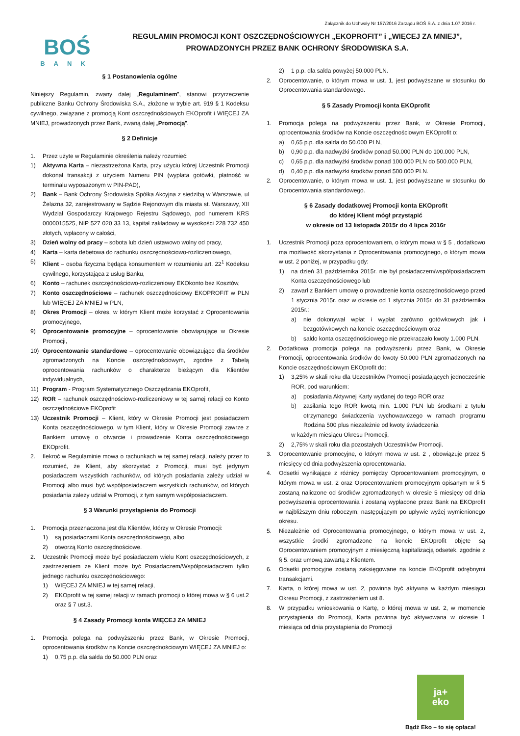Załącznik do Uchwały Nr 157/2016 Zarządu BOŚ S.A. z dnia 1.07.2016 r.
BOŚ
BANK
REGULAMIN PROMOCJI KONT OSZCZĘDNOŚCIOWYCH „EKOPROFIT” i „WIĘCEJ ZA MNIEJ”,
PROWADZONYCH PRZEZ BANK OCHRONY ŚRODOWISKA S.A.
§ 1 Postanowienia ogólne
Niniejszy Regulamin, zwany dalej „Regulaminem”, stanowi przyrzeczenie publiczne Banku Ochrony Środowiska S.A., złożone w trybie art. 919 § 1 Kodeksu cywilnego, związane z promocją Kont oszczędnościowych EKOprofit i WIĘCEJ ZA MNIEJ, prowadzonych przez Bank, zwaną dalej „Promocją”.
§ 2 Definicje
1. Przez użyte w Regulaminie określenia należy rozumieć:
1) Aktywna Karta – niezastrzeżona Karta, przy użyciu której Uczestnik Promocji dokonał transakcji z użyciem Numeru PIN (wypłata gotówki, płatność w terminalu wyposażonym w PIN-PAD),
2) Bank – Bank Ochrony Środowiska Spółka Akcyjna z siedzibą w Warszawie, ul Żelazna 32, zarejestrowany w Sądzie Rejonowym dla miasta st. Warszawy, XII Wydział Gospodarczy Krajowego Rejestru Sądowego, pod numerem KRS 0000015525, NIP 527 020 33 13, kapitał zakładowy w wysokości 228 732 450 złotych, wpłacony w całości,
3) Dzień wolny od pracy – sobota lub dzień ustawowo wolny od pracy,
4) Karta – karta debetowa do rachunku oszczędnościowo-rozliczeniowego,
5) Klient – osoba fizyczna będąca konsumentem w rozumieniu art. 22<sup>1</sup> Kodeksu cywilnego, korzystająca z usług Banku,
6) Konto – rachunek oszczędnościowo-rozliczeniowy EKOkonto bez Kosztów,
7) Konto oszczędnościowe – rachunek oszczędnościowy EKOPROFIT w PLN lub WIĘCEJ ZA MNIEJ w PLN,
8) Okres Promocji – okres, w którym Klient może korzystać z Oprocentowania promocyjnego,
9) Oprocentowanie promocyjne – oprocentowanie obowiązujące w Okresie Promocji,
10) Oprocentowanie standardowe – oprocentowanie obowiązujące dla środków zgromadzonych na Koncie oszczędnościowym, zgodne z Tabelą oprocentowania rachunków o charakterze bieżącym dla Klientów indywidualnych,
11) Program - Program Systematycznego Oszczędzania EKOprofit,
12) ROR – rachunek oszczędnościowo-rozliczeniowy w tej samej relacji co Konto oszczędnościowe EKOprofit
13) Uczestnik Promocji – Klient, który w Okresie Promocji jest posiadaczem Konta oszczędnościowego, w tym Klient, który w Okresie Promocji zawrze z Bankiem umowę o otwarcie i prowadzenie Konta oszczędnościowego EKOprofit.
2. Ilekroć w Regulaminie mowa o rachunkach w tej samej relacji, należy przez to rozumieć, że Klient, aby skorzystać z Promocji, musi być jedynym posiadaczem wszystkich rachunków, od których posiadania zależy udział w Promocji albo musi być współposiadaczem wszystkich rachunków, od których posiadania zależy udział w Promocji, z tym samym współposiadaczem.
§ 3 Warunki przystąpienia do Promocji
1. Promocja przeznaczona jest dla Klientów, którzy w Okresie Promocji:
1) są posiadaczami Konta oszczędnościowego, albo
2) otworzą Konto oszczędnościowe.
2. Uczestnik Promocji może być posiadaczem wielu Kont oszczędnościowych, z zastrzeżeniem że Klient może być Posiadaczem/Współposiadaczem tylko jednego rachunku oszczędnościowego:
1) WIĘCEJ ZA MNIEJ w tej samej relacji,
2) EKOprofit w tej samej relacji w ramach promocji o której mowa w § 6 ust.2 oraz § 7 ust.3.
§ 4 Zasady Promocji konta WIĘCEJ ZA MNIEJ
1. Promocja polega na podwyższeniu przez Bank, w Okresie Promocji, oprocentowania środków na Koncie oszczędnościowym WIĘCEJ ZA MNIEJ o:
1) 0,75 p.p. dla salda do 50.000 PLN oraz
2) 1 p.p. dla salda powyżej 50.000 PLN.
2. Oprocentowanie, o którym mowa w ust. 1, jest podwyższane w stosunku do Oprocentowania standardowego.
§ 5 Zasady Promocji konta EKOprofit
1. Promocja polega na podwyższeniu przez Bank, w Okresie Promocji, oprocentowania środków na Koncie oszczędnościowym EKOprofit o:
a) 0,65 p.p. dla salda do 50.000 PLN,
b) 0,90 p.p. dla nadwyżki środków ponad 50.000 PLN do 100.000 PLN,
c) 0,65 p.p. dla nadwyżki środków ponad 100.000 PLN do 500.000 PLN,
d) 0,40 p.p. dla nadwyżki środków ponad 500.000 PLN.
2. Oprocentowanie, o którym mowa w ust. 1, jest podwyższane w stosunku do Oprocentowania standardowego.
§ 6 Zasady dodatkowej Promocji konta EKOprofit
do której Klient mógł przystąpić
w okresie od 13 listopada 2015r do 4 lipca 2016r
1. Uczestnik Promocji poza oprocentowaniem, o którym mowa w § 5 , dodatkowo ma możliwość skorzystania z Oprocentowania promocyjnego, o którym mowa w ust. 2 poniżej, w przypadku gdy:
1) na dzień 31 października 2015r. nie był posiadaczem/współposiadaczem Konta oszczędnościowego lub
2) zawarł z Bankiem umowę o prowadzenie konta oszczędnościowego przed 1 stycznia 2015r. oraz w okresie od 1 stycznia 2015r. do 31 października 2015r.:
a) nie dokonywał wpłat i wypłat zarówno gotówkowych jak i bezgotówkowych na koncie oszczędnościowym oraz
b) saldo konta oszczędnościowego nie przekraczało kwoty 1.000 PLN.
2. Dodatkowa promocja polega na podwyższeniu przez Bank, w Okresie Promocji, oprocentowania środków do kwoty 50.000 PLN zgromadzonych na Koncie oszczędnościowym EKOprofit do:
1) 3,25% w skali roku dla Uczestników Promocji posiadających jednocześnie ROR, pod warunkiem:
a) posiadania Aktywnej Karty wydanej do tego ROR oraz
b) zasilania tego ROR kwotą min. 1.000 PLN lub środkami z tytułu otrzymanego świadczenia wychowawczego w ramach programu Rodzina 500 plus niezależnie od kwoty świadczenia
w każdym miesiącu Okresu Promocji,
2) 2,75% w skali roku dla pozostałych Uczestników Promocji.
3. Oprocentowanie promocyjne, o którym mowa w ust. 2 , obowiązuje przez 5 miesięcy od dnia podwyższenia oprocentowania.
4. Odsetki wynikające z różnicy pomiędzy Oprocentowaniem promocyjnym, o którym mowa w ust. 2 oraz Oprocentowaniem promocyjnym opisanym w § 5 zostaną naliczone od środków zgromadzonych w okresie 5 miesięcy od dnia podwyższenia oprocentowania i zostaną wypłacone przez Bank na EKOprofit w najbliższym dniu roboczym, następującym po upływie wyżej wymienionego okresu.
5. Niezależnie od Oprocentowania promocyjnego, o którym mowa w ust. 2, wszystkie środki zgromadzone na koncie EKOprofit objęte są Oprocentowaniem promocyjnym z miesięczną kapitalizacją odsetek, zgodnie z § 5. oraz umową zawartą z Klientem.
6. Odsetki promocyjne zostaną zaksięgowane na koncie EKOprofit odrębnymi transakcjami.
7. Karta, o której mowa w ust. 2, powinna być aktywna w każdym miesiącu Okresu Promocji, z zastrzeżeniem ust 8.
8. W przypadku wnioskowania o Kartę, o której mowa w ust. 2, w momencie przystąpienia do Promocji, Karta powinna być aktywowana w okresie 1 miesiąca od dnia przystąpienia do Promocji
ja+
eko
Bądź Eko – to się opłaca!